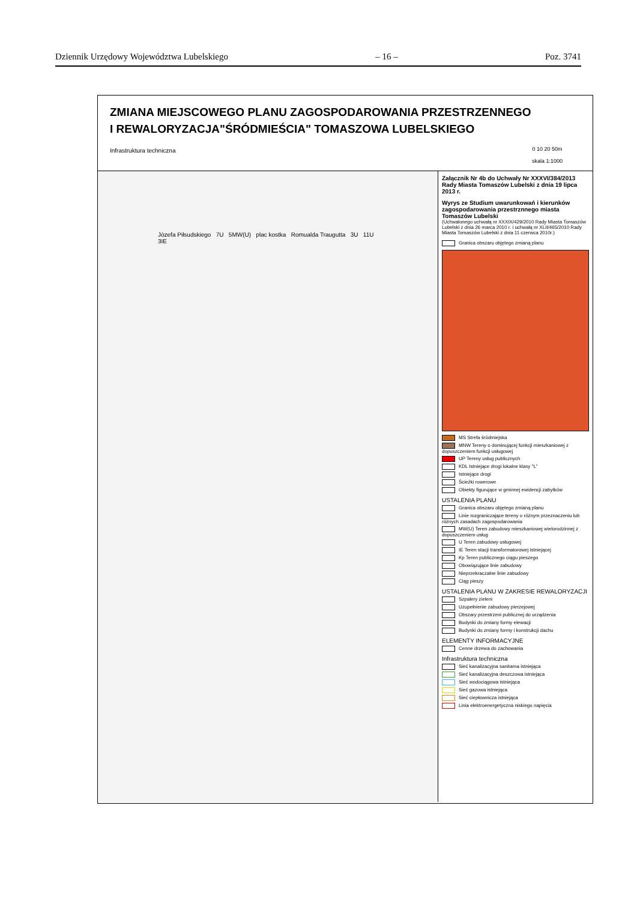Dziennik Urzędowy Województwa Lubelskiego – 16 – Poz. 3741
ZMIANA MIEJSCOWEGO PLANU ZAGOSPODAROWANIA PRZESTRZENNEGO
I REWALORYZACJA"ŚRÓDMIEŚCIA" TOMASZOWA LUBELSKIEGO
Infrastruktura techniczna
0 10 20 50m
skala 1:1000
Józefa Piłsudskiego 7U 5MW(U) plac kostka Romualda Traugutta 3U 11U 3IE
Załącznik Nr 4b do Uchwały Nr XXXVI/384/2013 Rady Miasta Tomaszów Lubelski z dnia 19 lipca 2013 r.
Wyrys ze Studium uwarunkowań i kierunków zagospodarowania przestrznnego miasta Tomaszów Lubelski
(Uchwalonego uchwałą nr XXXIX/429/2010 Rady Miasta Tomaszów Lubelski z dnia 26 marca 2010 r. i uchwałą nr XLII/465/2010 Rady Miasta Tomaszów Lubelski z dnia 11 czerwca 2010r.)
Granica obszaru objętego zmianą planu
MS Strefa śródmiejska
MNW Tereny o dominującej funkcji mieszkaniowej z dopuszczeniem funkcji usługowej
UP Tereny usług publicznych
KDL Istniejące drogi lokalne klasy "L"
Istniejące drogi
Ścieżki rowerowe
Obiekty figurujące w gminnej ewidencji zabytków
USTALENIA PLANU
Granica obszaru objętego zmianą planu
Linie rozgraniczające tereny o różnym przeznaczeniu lub różnych zasadach zagospodarowania
MW(U) Teren zabudowy mieszkaniowej wielorodzinnej z dopuszczeniem usług
U Teren zabudowy usługowej
IE Teren stacji transformatorowej istniejącej
Kp Teren publicznego ciągu pieszego
Obowiązujące linie zabudowy
Nieprzekraczalne linie zabudowy
Ciąg pieszy
USTALENIA PLANU W ZAKRESIE REWALORYZACJI
Szpalery zieleni
Uzupełnienie zabudowy pierzejowej
Obszary przestrzeni publicznej do urządzenia
Budynki do zmiany formy elewacji
Budynki do zmiany formy i konstrukcji dachu
ELEMENTY INFORMACYJNE
Cenne drzewa do zachowania
Infrastruktura techniczna
Sieć kanalizacyjna sanitarna istniejąca
Sieć kanalizacyjna deszczowa istniejąca
Sieć wodociągowa istniejąca
Sieć gazowa istniejąca
Sieć ciepłownicza istniejąca
Linia elektroenergetyczna niskiego napięcia